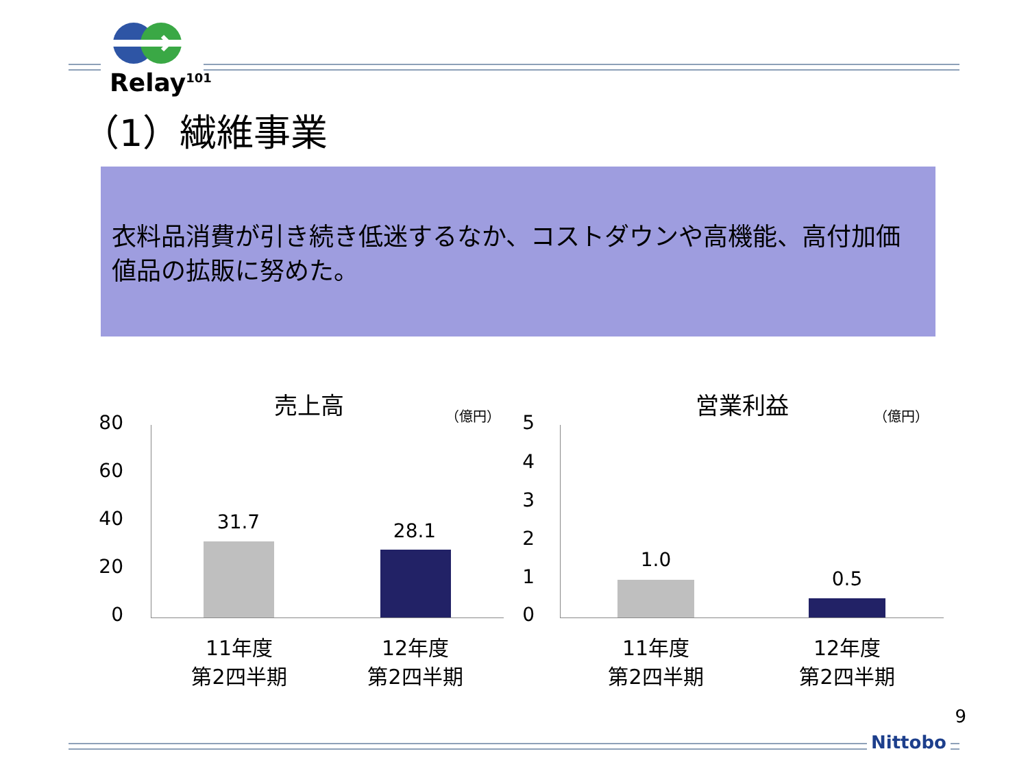Relay<sup>101</sup>
（1）繊維事業
衣料品消費が引き続き低迷するなか、コストダウンや高機能、高付加価値品の拡販に努めた。
売上高 （億円）
80
60
40
20
0
31.7 28.1
11年度
第2四半期
12年度
第2四半期
営業利益 （億円）
5
4
3
2
1
0
1.0
0.5
11年度
第2四半期
12年度
第2四半期
9
Nittobo